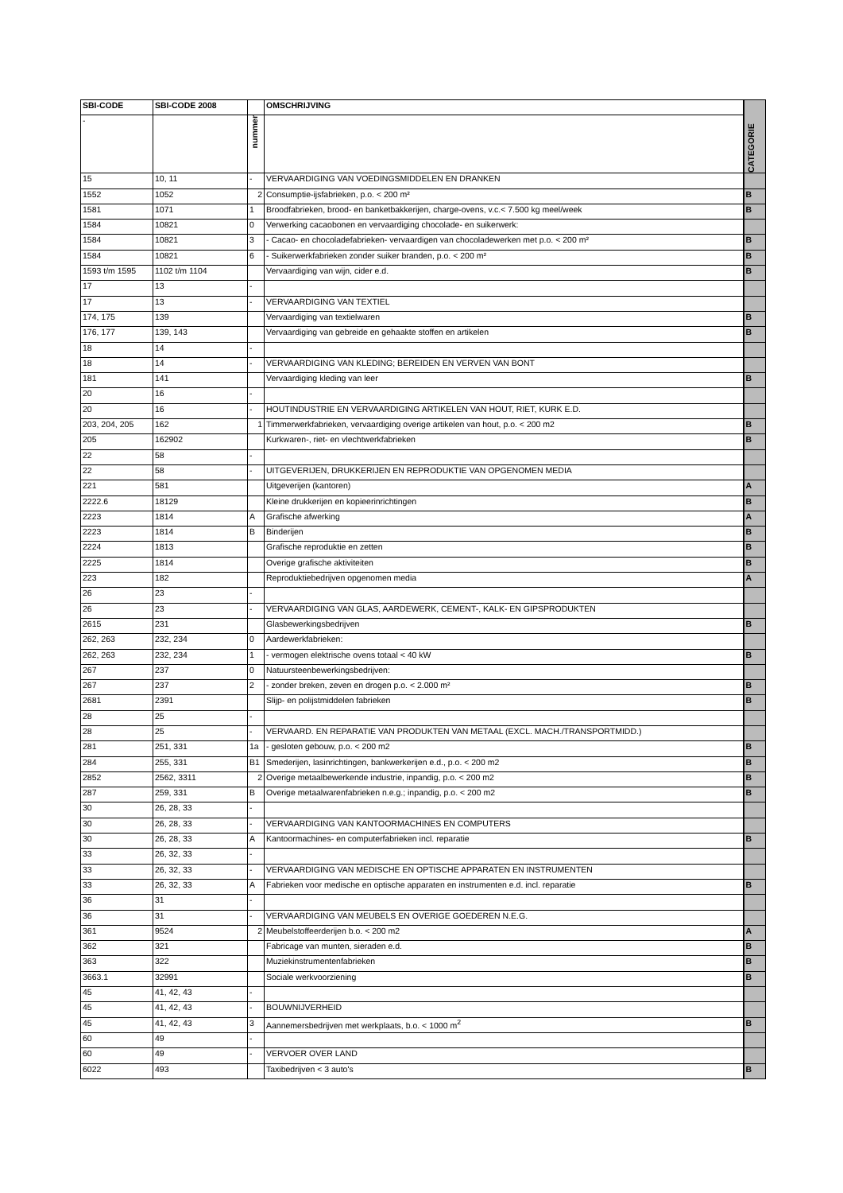| SBI-CODE | SBI-CODE 2008 | | OMSCHRIJVING | CATEGORIE |
| - | | nummer | | |
| 15 | 10, 11 | - | VERVAARDIGING VAN VOEDINGSMIDDELEN EN DRANKEN | |
| 1552 | 1052 | 2 | Consumptie-ijsfabrieken, p.o. < 200 m² | B |
| 1581 | 1071 | 1 | Broodfabrieken, brood- en banketbakkerijen, charge-ovens, v.c.< 7.500 kg meel/week | B |
| 1584 | 10821 | 0 | Verwerking cacaobonen en vervaardiging chocolade- en suikerwerk: | |
| 1584 | 10821 | 3 | - Cacao- en chocoladefabrieken- vervaardigen van chocoladewerken met p.o. < 200 m² | B |
| 1584 | 10821 | 6 | - Suikerwerkfabrieken zonder suiker branden, p.o. < 200 m² | B |
| 1593 t/m 1595 | 1102 t/m 1104 | | Vervaardiging van wijn, cider e.d. | B |
| 17 | 13 | - | | |
| 17 | 13 | - | VERVAARDIGING VAN TEXTIEL | |
| 174, 175 | 139 | | Vervaardiging van textielwaren | B |
| 176, 177 | 139, 143 | | Vervaardiging van gebreide en gehaakte stoffen en artikelen | B |
| 18 | 14 | - | | |
| 18 | 14 | - | VERVAARDIGING VAN KLEDING; BEREIDEN EN VERVEN VAN BONT | |
| 181 | 141 | | Vervaardiging kleding van leer | B |
| 20 | 16 | - | | |
| 20 | 16 | - | HOUTINDUSTRIE EN VERVAARDIGING ARTIKELEN VAN HOUT, RIET, KURK E.D. | |
| 203, 204, 205 | 162 | 1 | Timmerwerkfabrieken, vervaardiging overige artikelen van hout, p.o. < 200 m2 | B |
| 205 | 162902 | | Kurkwaren-, riet- en vlechtwerkfabrieken | B |
| 22 | 58 | - | | |
| 22 | 58 | - | UITGEVERIJEN, DRUKKERIJEN EN REPRODUKTIE VAN OPGENOMEN MEDIA | |
| 221 | 581 | | Uitgeverijen (kantoren) | A |
| 2222.6 | 18129 | | Kleine drukkerijen en kopieerinrichtingen | B |
| 2223 | 1814 | A | Grafische afwerking | A |
| 2223 | 1814 | B | Binderijen | B |
| 2224 | 1813 | | Grafische reproduktie en zetten | B |
| 2225 | 1814 | | Overige grafische aktiviteiten | B |
| 223 | 182 | | Reproduktiebedrijven opgenomen media | A |
| 26 | 23 | - | | |
| 26 | 23 | - | VERVAARDIGING VAN GLAS, AARDEWERK, CEMENT-, KALK- EN GIPSPRODUKTEN | |
| 2615 | 231 | | Glasbewerkingsbedrijven | B |
| 262, 263 | 232, 234 | 0 | Aardewerkfabrieken: | |
| 262, 263 | 232, 234 | 1 | - vermogen elektrische ovens totaal < 40 kW | B |
| 267 | 237 | 0 | Natuursteenbewerkingsbedrijven: | |
| 267 | 237 | 2 | - zonder breken, zeven en drogen p.o. < 2.000 m² | B |
| 2681 | 2391 | | Slijp- en polijstmiddelen fabrieken | B |
| 28 | 25 | - | | |
| 28 | 25 | - | VERVAARD. EN REPARATIE VAN PRODUKTEN VAN METAAL (EXCL. MACH./TRANSPORTMIDD.) | |
| 281 | 251, 331 | 1a | - gesloten gebouw, p.o. < 200 m2 | B |
| 284 | 255, 331 | B1 | Smederijen, lasinrichtingen, bankwerkerijen e.d., p.o. < 200 m2 | B |
| 2852 | 2562, 3311 | 2 | Overige metaalbewerkende industrie, inpandig, p.o. < 200 m2 | B |
| 287 | 259, 331 | B | Overige metaalwarenfabrieken n.e.g.; inpandig, p.o. < 200 m2 | B |
| 30 | 26, 28, 33 | - | | |
| 30 | 26, 28, 33 | - | VERVAARDIGING VAN KANTOORMACHINES EN COMPUTERS | |
| 30 | 26, 28, 33 | A | Kantoormachines- en computerfabrieken incl. reparatie | B |
| 33 | 26, 32, 33 | - | | |
| 33 | 26, 32, 33 | - | VERVAARDIGING VAN MEDISCHE EN OPTISCHE APPARATEN EN INSTRUMENTEN | |
| 33 | 26, 32, 33 | A | Fabrieken voor medische en optische apparaten en instrumenten e.d. incl. reparatie | B |
| 36 | 31 | - | | |
| 36 | 31 | - | VERVAARDIGING VAN MEUBELS EN OVERIGE GOEDEREN N.E.G. | |
| 361 | 9524 | 2 | Meubelstoffeerderijen b.o. < 200 m2 | A |
| 362 | 321 | | Fabricage van munten, sieraden e.d. | B |
| 363 | 322 | | Muziekinstrumentenfabrieken | B |
| 3663.1 | 32991 | | Sociale werkvoorziening | B |
| 45 | 41, 42, 43 | - | | |
| 45 | 41, 42, 43 | - | BOUWNIJVERHEID | |
| 45 | 41, 42, 43 | 3 | Aannemersbedrijven met werkplaats, b.o. < 1000 m<sup>2</sup> | B |
| 60 | 49 | - | | |
| 60 | 49 | - | VERVOER OVER LAND | |
| 6022 | 493 | | Taxibedrijven < 3 auto's | B |